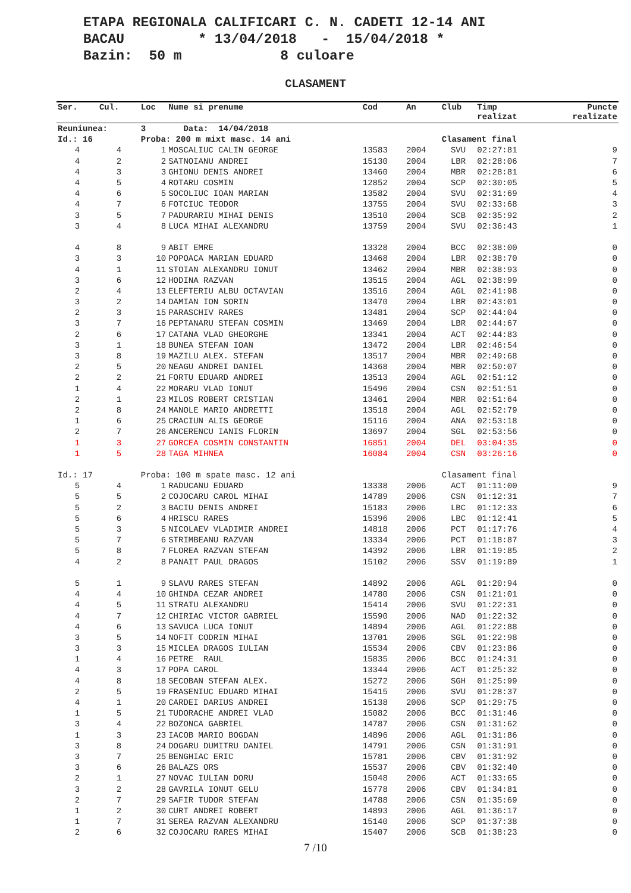ETAPA REGIONALA CALIFICARI C. N. CADETI 12-14 ANI BACAU * 13/04/2018 - 15/04/2018 * Bazin: 50 m 8 culoare
CLASAMENT
| Ser. | Cul. | Loc | Nume si prenume | Cod | An | Club | Timp realizat | Puncte realizate |
| --- | --- | --- | --- | --- | --- | --- | --- | --- |
| Reuniunea: | | 3 | Data: 14/04/2018 | | | | | |
| Id.: 16 | | Proba: 200 m mixt masc. 14 ani | | | | Clasament final | | |
| 4 | 4 | 1 | MOSCALIUC CALIN GEORGE | 13583 | 2004 | SVU | 02:27:81 | 9 |
| 4 | 2 | 2 | SATNOIANU ANDREI | 15130 | 2004 | LBR | 02:28:06 | 7 |
| 4 | 3 | 3 | GHIONU DENIS ANDREI | 13460 | 2004 | MBR | 02:28:81 | 6 |
| 4 | 5 | 4 | ROTARU COSMIN | 12852 | 2004 | SCP | 02:30:05 | 5 |
| 4 | 6 | 5 | SOCOLIUC IOAN MARIAN | 13582 | 2004 | SVU | 02:31:69 | 4 |
| 4 | 7 | 6 | FOTCIUC TEODOR | 13755 | 2004 | SVU | 02:33:68 | 3 |
| 3 | 5 | 7 | PADURARIU MIHAI DENIS | 13510 | 2004 | SCB | 02:35:92 | 2 |
| 3 | 4 | 8 | LUCA MIHAI ALEXANDRU | 13759 | 2004 | SVU | 02:36:43 | 1 |
| 4 | 8 | 9 | ABIT EMRE | 13328 | 2004 | BCC | 02:38:00 | 0 |
| 3 | 3 | 10 | POPOACA MARIAN EDUARD | 13468 | 2004 | LBR | 02:38:70 | 0 |
| 4 | 1 | 11 | STOIAN ALEXANDRU IONUT | 13462 | 2004 | MBR | 02:38:93 | 0 |
| 3 | 6 | 12 | HODINA RAZVAN | 13515 | 2004 | AGL | 02:38:99 | 0 |
| 2 | 4 | 13 | ELEFTERIU ALBU OCTAVIAN | 13516 | 2004 | AGL | 02:41:98 | 0 |
| 3 | 2 | 14 | DAMIAN ION SORIN | 13470 | 2004 | LBR | 02:43:01 | 0 |
| 2 | 3 | 15 | PARASCHIV RARES | 13481 | 2004 | SCP | 02:44:04 | 0 |
| 3 | 7 | 16 | PEPTANARU STEFAN COSMIN | 13469 | 2004 | LBR | 02:44:67 | 0 |
| 2 | 6 | 17 | CATANA VLAD GHEORGHE | 13341 | 2004 | ACT | 02:44:83 | 0 |
| 3 | 1 | 18 | BUNEA STEFAN IOAN | 13472 | 2004 | LBR | 02:46:54 | 0 |
| 3 | 8 | 19 | MAZILU ALEX. STEFAN | 13517 | 2004 | MBR | 02:49:68 | 0 |
| 2 | 5 | 20 | NEAGU ANDREI DANIEL | 14368 | 2004 | MBR | 02:50:07 | 0 |
| 2 | 2 | 21 | FORTU EDUARD ANDREI | 13513 | 2004 | AGL | 02:51:12 | 0 |
| 1 | 4 | 22 | MORARU VLAD IONUT | 15496 | 2004 | CSN | 02:51:51 | 0 |
| 2 | 1 | 23 | MILOS ROBERT CRISTIAN | 13461 | 2004 | MBR | 02:51:64 | 0 |
| 2 | 8 | 24 | MANOLE MARIO ANDRETTI | 13518 | 2004 | AGL | 02:52:79 | 0 |
| 1 | 6 | 25 | CRACIUN ALIS GEORGE | 15116 | 2004 | ANA | 02:53:18 | 0 |
| 2 | 7 | 26 | ANCERENCU IANIS FLORIN | 13697 | 2004 | SGL | 02:53:56 | 0 |
| 1 | 3 | 27 | GORCEA COSMIN CONSTANTIN | 16851 | 2004 | DEL | 03:04:35 | 0 |
| 1 | 5 | 28 | TAGA MIHNEA | 16084 | 2004 | CSN | 03:26:16 | 0 |
| Id.: 17 | | Proba: 100 m spate masc. 12 ani | | | | Clasament final | | |
| 5 | 4 | 1 | RADUCANU EDUARD | 13338 | 2006 | ACT | 01:11:00 | 9 |
| 5 | 5 | 2 | COJOCARU CAROL MIHAI | 14789 | 2006 | CSN | 01:12:31 | 7 |
| 5 | 2 | 3 | BACIU DENIS ANDREI | 15183 | 2006 | LBC | 01:12:33 | 6 |
| 5 | 6 | 4 | HRISCU RARES | 15396 | 2006 | LBC | 01:12:41 | 5 |
| 5 | 3 | 5 | NICOLAEV VLADIMIR ANDREI | 14818 | 2006 | PCT | 01:17:76 | 4 |
| 5 | 7 | 6 | STRIMBEANU RAZVAN | 13334 | 2006 | PCT | 01:18:87 | 3 |
| 5 | 8 | 7 | FLOREA RAZVAN STEFAN | 14392 | 2006 | LBR | 01:19:85 | 2 |
| 4 | 2 | 8 | PANAIT PAUL DRAGOS | 15102 | 2006 | SSV | 01:19:89 | 1 |
| 5 | 1 | 9 | SLAVU RARES STEFAN | 14892 | 2006 | AGL | 01:20:94 | 0 |
| 4 | 4 | 10 | GHINDA CEZAR ANDREI | 14780 | 2006 | CSN | 01:21:01 | 0 |
| 4 | 5 | 11 | STRATU ALEXANDRU | 15414 | 2006 | SVU | 01:22:31 | 0 |
| 4 | 7 | 12 | CHIRIAC VICTOR GABRIEL | 15590 | 2006 | NAD | 01:22:32 | 0 |
| 4 | 6 | 13 | SAVUCA LUCA IONUT | 14894 | 2006 | AGL | 01:22:88 | 0 |
| 3 | 5 | 14 | NOFIT CODRIN MIHAI | 13701 | 2006 | SGL | 01:22:98 | 0 |
| 3 | 3 | 15 | MICLEA DRAGOS IULIAN | 15534 | 2006 | CBV | 01:23:86 | 0 |
| 1 | 4 | 16 | PETRE RAUL | 15835 | 2006 | BCC | 01:24:31 | 0 |
| 4 | 3 | 17 | POPA CAROL | 13344 | 2006 | ACT | 01:25:32 | 0 |
| 4 | 8 | 18 | SECOBAN STEFAN ALEX. | 15272 | 2006 | SGH | 01:25:99 | 0 |
| 2 | 5 | 19 | FRASENIUC EDUARD MIHAI | 15415 | 2006 | SVU | 01:28:37 | 0 |
| 4 | 1 | 20 | CARDEI DARIUS ANDREI | 15138 | 2006 | SCP | 01:29:75 | 0 |
| 1 | 5 | 21 | TUDORACHE ANDREI VLAD | 15082 | 2006 | BCC | 01:31:46 | 0 |
| 3 | 4 | 22 | BOZONCA GABRIEL | 14787 | 2006 | CSN | 01:31:62 | 0 |
| 1 | 3 | 23 | IACOB MARIO BOGDAN | 14896 | 2006 | AGL | 01:31:86 | 0 |
| 3 | 8 | 24 | DOGARU DUMITRU DANIEL | 14791 | 2006 | CSN | 01:31:91 | 0 |
| 3 | 7 | 25 | BENGHIAC ERIC | 15781 | 2006 | CBV | 01:31:92 | 0 |
| 3 | 6 | 26 | BALAZS ORS | 15537 | 2006 | CBV | 01:32:40 | 0 |
| 2 | 1 | 27 | NOVAC IULIAN DORU | 15048 | 2006 | ACT | 01:33:65 | 0 |
| 3 | 2 | 28 | GAVRILA IONUT GELU | 15778 | 2006 | CBV | 01:34:81 | 0 |
| 2 | 7 | 29 | SAFIR TUDOR STEFAN | 14788 | 2006 | CSN | 01:35:69 | 0 |
| 1 | 2 | 30 | CURT ANDREI ROBERT | 14893 | 2006 | AGL | 01:36:17 | 0 |
| 1 | 7 | 31 | SEREA RAZVAN ALEXANDRU | 15140 | 2006 | SCP | 01:37:38 | 0 |
| 2 | 6 | 32 | COJOCARU RARES MIHAI | 15407 | 2006 | SCB | 01:38:23 | 0 |
7 /10